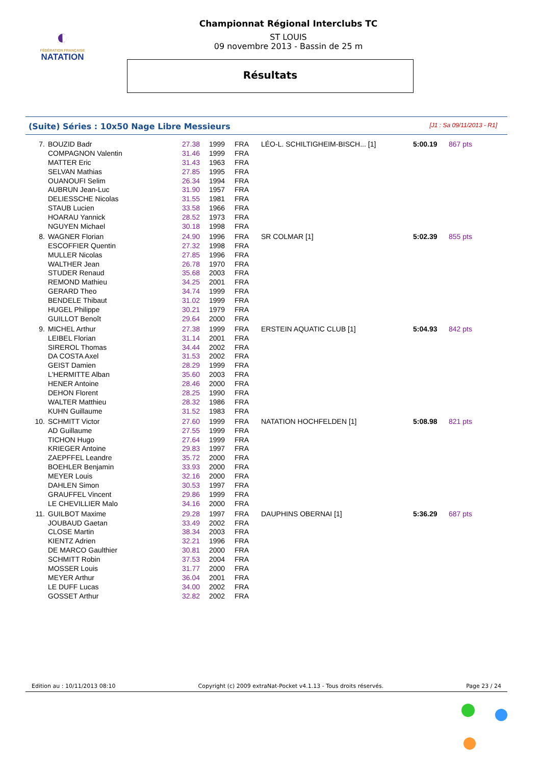◐
FÉDÉRATION FRANÇAISE
NATATION
Championnat Régional Interclubs TC
ST LOUIS
09 novembre 2013 - Bassin de 25 m
Résultats
(Suite) Séries : 10x50 Nage Libre Messieurs [J1 : Sa 09/11/2013 - R1]
| 7. | BOUZID Badr | 27.38 | 1999 | FRA | LÉO-L. SCHILTIGHEIM-BISCH... [1] | 5:00.19 | 867 pts |
| | COMPAGNON Valentin | 31.46 | 1999 | FRA | | | |
| | MATTER Eric | 31.43 | 1963 | FRA | | | |
| | SELVAN Mathias | 27.85 | 1995 | FRA | | | |
| | OUANOUFI Selim | 26.34 | 1994 | FRA | | | |
| | AUBRUN Jean-Luc | 31.90 | 1957 | FRA | | | |
| | DELIESSCHE Nicolas | 31.55 | 1981 | FRA | | | |
| | STAUB Lucien | 33.58 | 1966 | FRA | | | |
| | HOARAU Yannick | 28.52 | 1973 | FRA | | | |
| | NGUYEN Michael | 30.18 | 1998 | FRA | | | |
| 8. | WAGNER Florian | 24.90 | 1996 | FRA | SR COLMAR [1] | 5:02.39 | 855 pts |
| | ESCOFFIER Quentin | 27.32 | 1998 | FRA | | | |
| | MULLER Nicolas | 27.85 | 1996 | FRA | | | |
| | WALTHER Jean | 26.78 | 1970 | FRA | | | |
| | STUDER Renaud | 35.68 | 2003 | FRA | | | |
| | REMOND Mathieu | 34.25 | 2001 | FRA | | | |
| | GERARD Theo | 34.74 | 1999 | FRA | | | |
| | BENDELE Thibaut | 31.02 | 1999 | FRA | | | |
| | HUGEL Philippe | 30.21 | 1979 | FRA | | | |
| | GUILLOT Benoît | 29.64 | 2000 | FRA | | | |
| 9. | MICHEL Arthur | 27.38 | 1999 | FRA | ERSTEIN AQUATIC CLUB [1] | 5:04.93 | 842 pts |
| | LEIBEL Florian | 31.14 | 2001 | FRA | | | |
| | SIREROL Thomas | 34.44 | 2002 | FRA | | | |
| | DA COSTA Axel | 31.53 | 2002 | FRA | | | |
| | GEIST Damien | 28.29 | 1999 | FRA | | | |
| | L'HERMITTE Alban | 35.60 | 2003 | FRA | | | |
| | HENER Antoine | 28.46 | 2000 | FRA | | | |
| | DEHON Florent | 28.25 | 1990 | FRA | | | |
| | WALTER Matthieu | 28.32 | 1986 | FRA | | | |
| | KUHN Guillaume | 31.52 | 1983 | FRA | | | |
| 10. | SCHMITT Victor | 27.60 | 1999 | FRA | NATATION HOCHFELDEN [1] | 5:08.98 | 821 pts |
| | AD Guillaume | 27.55 | 1999 | FRA | | | |
| | TICHON Hugo | 27.64 | 1999 | FRA | | | |
| | KRIEGER Antoine | 29.83 | 1997 | FRA | | | |
| | ZAEPFFEL Leandre | 35.72 | 2000 | FRA | | | |
| | BOEHLER Benjamin | 33.93 | 2000 | FRA | | | |
| | MEYER Louis | 32.16 | 2000 | FRA | | | |
| | DAHLEN Simon | 30.53 | 1997 | FRA | | | |
| | GRAUFFEL Vincent | 29.86 | 1999 | FRA | | | |
| | LE CHEVILLIER Malo | 34.16 | 2000 | FRA | | | |
| 11. | GUILBOT Maxime | 29.28 | 1997 | FRA | DAUPHINS OBERNAI [1] | 5:36.29 | 687 pts |
| | JOUBAUD Gaetan | 33.49 | 2002 | FRA | | | |
| | CLOSE Martin | 38.34 | 2003 | FRA | | | |
| | KIENTZ Adrien | 32.21 | 1996 | FRA | | | |
| | DE MARCO Gaulthier | 30.81 | 2000 | FRA | | | |
| | SCHMITT Robin | 37.53 | 2004 | FRA | | | |
| | MOSSER Louis | 31.77 | 2000 | FRA | | | |
| | MEYER Arthur | 36.04 | 2001 | FRA | | | |
| | LE DUFF Lucas | 34.00 | 2002 | FRA | | | |
| | GOSSET Arthur | 32.82 | 2002 | FRA | | | |
Edition au : 10/11/2013 08:10 Copyright (c) 2009 extraNat-Pocket v4.1.13 - Tous droits réservés. Page 23 / 24